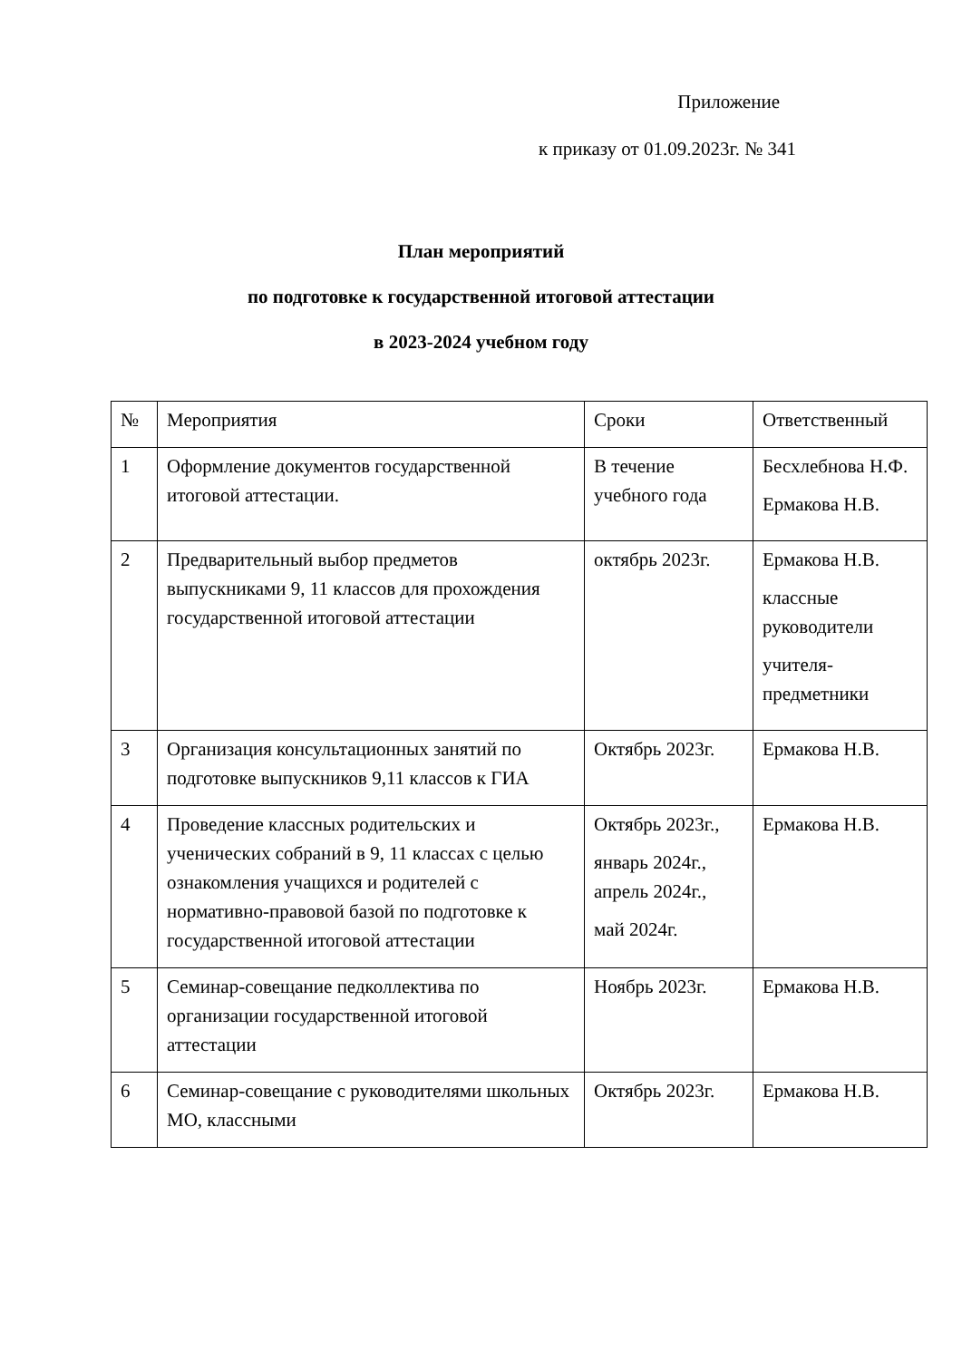Приложение
к приказу от 01.09.2023г. № 341
План мероприятий
по подготовке к государственной итоговой аттестации
в 2023-2024 учебном году
| № | Мероприятия | Сроки | Ответственный |
| --- | --- | --- | --- |
| 1 | Оформление документов государственной итоговой аттестации. | В течение учебного года | Бесхлебнова Н.Ф. Ермакова Н.В. |
| 2 | Предварительный выбор предметов выпускниками 9, 11 классов для прохождения государственной итоговой аттестации | октябрь 2023г. | Ермакова Н.В. классные руководители учителя-предметники |
| 3 | Организация консультационных занятий по подготовке выпускников 9,11 классов к ГИА | Октябрь 2023г. | Ермакова Н.В. |
| 4 | Проведение классных родительских и ученических собраний в 9, 11 классах с целью ознакомления учащихся и родителей с нормативно-правовой базой по подготовке к государственной итоговой аттестации | Октябрь 2023г., январь 2024г., апрель 2024г., май 2024г. | Ермакова Н.В. |
| 5 | Семинар-совещание педколлектива по организации государственной итоговой аттестации | Ноябрь 2023г. | Ермакова Н.В. |
| 6 | Семинар-совещание с руководителями школьных МО, классными | Октябрь 2023г. | Ермакова Н.В. |